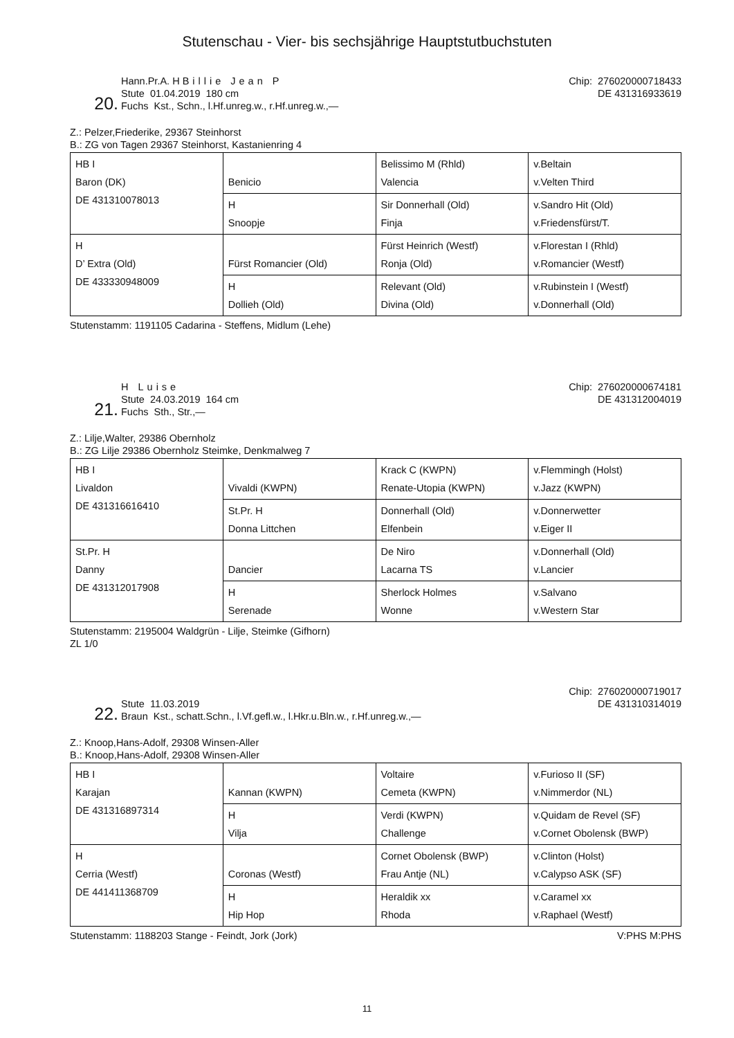Stutenschau - Vier- bis sechsjährige Hauptstutbuchstuten
20.
Hann.Pr.A. H Billie Jean P
Stute 01.04.2019 180 cm
Fuchs Kst., Schn., l.Hf.unreg.w., r.Hf.unreg.w.,—
Chip: 276020000718433
DE 431316933619
Z.: Pelzer,Friederike, 29367 Steinhorst
B.: ZG von Tagen 29367 Steinhorst, Kastanienring 4
| HB I Baron (DK) DE 431310078013 | Benicio | Belissimo M (Rhld) Valencia | v.Beltain v.Velten Third |
| | H Snoopje | Sir Donnerhall (Old) Finja | v.Sandro Hit (Old) v.Friedensfürst/T. |
| H D’ Extra (Old) DE 433330948009 | Fürst Romancier (Old) | Fürst Heinrich (Westf) Ronja (Old) | v.Florestan I (Rhld) v.Romancier (Westf) |
| | H Dollieh (Old) | Relevant (Old) Divina (Old) | v.Rubinstein I (Westf) v.Donnerhall (Old) |
Stutenstamm: 1191105 Cadarina - Steffens, Midlum (Lehe)
21.
H Luise
Stute 24.03.2019 164 cm
Fuchs Sth., Str.,—
Chip: 276020000674181
DE 431312004019
Z.: Lilje,Walter, 29386 Obernholz
B.: ZG Lilje 29386 Obernholz Steimke, Denkmalweg 7
| HB I Livaldon DE 431316616410 | Vivaldi (KWPN) | Krack C (KWPN) Renate-Utopia (KWPN) | v.Flemmingh (Holst) v.Jazz (KWPN) |
| | St.Pr. H Donna Littchen | Donnerhall (Old) Elfenbein | v.Donnerwetter v.Eiger II |
| St.Pr. H Danny DE 431312017908 | Dancier | De Niro Lacarna TS | v.Donnerhall (Old) v.Lancier |
| | H Serenade | Sherlock Holmes Wonne | v.Salvano v.Western Star |
Stutenstamm: 2195004 Waldgrün - Lilje, Steimke (Gifhorn)
ZL 1/0
22.
Stute 11.03.2019
Braun Kst., schatt.Schn., l.Vf.gefl.w., l.Hkr.u.Bln.w., r.Hf.unreg.w.,—
Chip: 276020000719017
DE 431310314019
Z.: Knoop,Hans-Adolf, 29308 Winsen-Aller
B.: Knoop,Hans-Adolf, 29308 Winsen-Aller
| HB I Karajan DE 431316897314 | Kannan (KWPN) | Voltaire Cemeta (KWPN) | v.Furioso II (SF) v.Nimmerdor (NL) |
| | H Vilja | Verdi (KWPN) Challenge | v.Quidam de Revel (SF) v.Cornet Obolensk (BWP) |
| H Cerria (Westf) DE 441411368709 | Coronas (Westf) | Cornet Obolensk (BWP) Frau Antje (NL) | v.Clinton (Holst) v.Calypso ASK (SF) |
| | H Hip Hop | Heraldik xx Rhoda | v.Caramel xx v.Raphael (Westf) |
Stutenstamm: 1188203 Stange - Feindt, Jork (Jork) V:PHS M:PHS
11